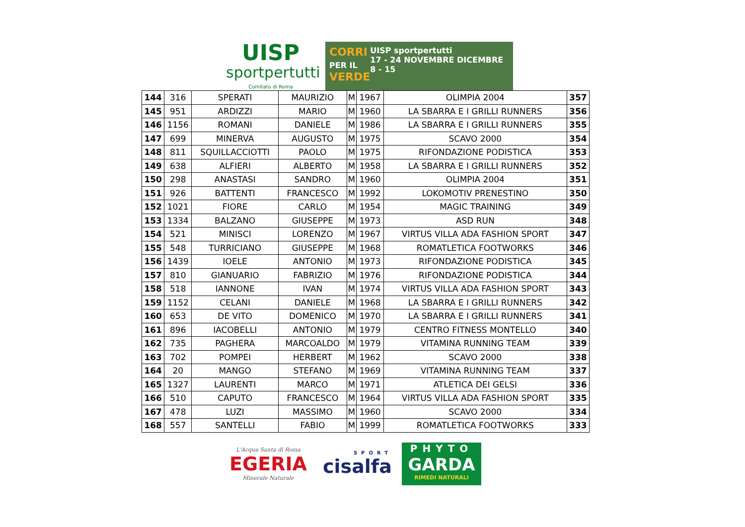UISP
sportpertutti
Comitato di Roma
CORRI
PER IL
VERDE
UISP sportpertutti
17 - 24 NOVEMBRE DICEMBRE 8 - 15
| 144 | 316 | SPERATI | MAURIZIO | M | 1967 | OLIMPIA 2004 | 357 |
| 145 | 951 | ARDIZZI | MARIO | M | 1960 | LA SBARRA E I GRILLI RUNNERS | 356 |
| 146 | 1156 | ROMANI | DANIELE | M | 1986 | LA SBARRA E I GRILLI RUNNERS | 355 |
| 147 | 699 | MINERVA | AUGUSTO | M | 1975 | SCAVO 2000 | 354 |
| 148 | 811 | SQUILLACCIOTTI | PAOLO | M | 1975 | RIFONDAZIONE PODISTICA | 353 |
| 149 | 638 | ALFIERI | ALBERTO | M | 1958 | LA SBARRA E I GRILLI RUNNERS | 352 |
| 150 | 298 | ANASTASI | SANDRO | M | 1960 | OLIMPIA 2004 | 351 |
| 151 | 926 | BATTENTI | FRANCESCO | M | 1992 | LOKOMOTIV PRENESTINO | 350 |
| 152 | 1021 | FIORE | CARLO | M | 1954 | MAGIC TRAINING | 349 |
| 153 | 1334 | BALZANO | GIUSEPPE | M | 1973 | ASD RUN | 348 |
| 154 | 521 | MINISCI | LORENZO | M | 1967 | VIRTUS VILLA ADA FASHION SPORT | 347 |
| 155 | 548 | TURRICIANO | GIUSEPPE | M | 1968 | ROMATLETICA FOOTWORKS | 346 |
| 156 | 1439 | IOELE | ANTONIO | M | 1973 | RIFONDAZIONE PODISTICA | 345 |
| 157 | 810 | GIANUARIO | FABRIZIO | M | 1976 | RIFONDAZIONE PODISTICA | 344 |
| 158 | 518 | IANNONE | IVAN | M | 1974 | VIRTUS VILLA ADA FASHION SPORT | 343 |
| 159 | 1152 | CELANI | DANIELE | M | 1968 | LA SBARRA E I GRILLI RUNNERS | 342 |
| 160 | 653 | DE VITO | DOMENICO | M | 1970 | LA SBARRA E I GRILLI RUNNERS | 341 |
| 161 | 896 | IACOBELLI | ANTONIO | M | 1979 | CENTRO FITNESS MONTELLO | 340 |
| 162 | 735 | PAGHERA | MARCOALDO | M | 1979 | VITAMINA RUNNING TEAM | 339 |
| 163 | 702 | POMPEI | HERBERT | M | 1962 | SCAVO 2000 | 338 |
| 164 | 20 | MANGO | STEFANO | M | 1969 | VITAMINA RUNNING TEAM | 337 |
| 165 | 1327 | LAURENTI | MARCO | M | 1971 | ATLETICA DEI GELSI | 336 |
| 166 | 510 | CAPUTO | FRANCESCO | M | 1964 | VIRTUS VILLA ADA FASHION SPORT | 335 |
| 167 | 478 | LUZI | MASSIMO | M | 1960 | SCAVO 2000 | 334 |
| 168 | 557 | SANTELLI | FABIO | M | 1999 | ROMATLETICA FOOTWORKS | 333 |
L'Acqua Santa di Roma
EGERIA
Minerale Naturale
SPORT
cisalfa
PHYTO
GARDA
RIMEDI NATURALI